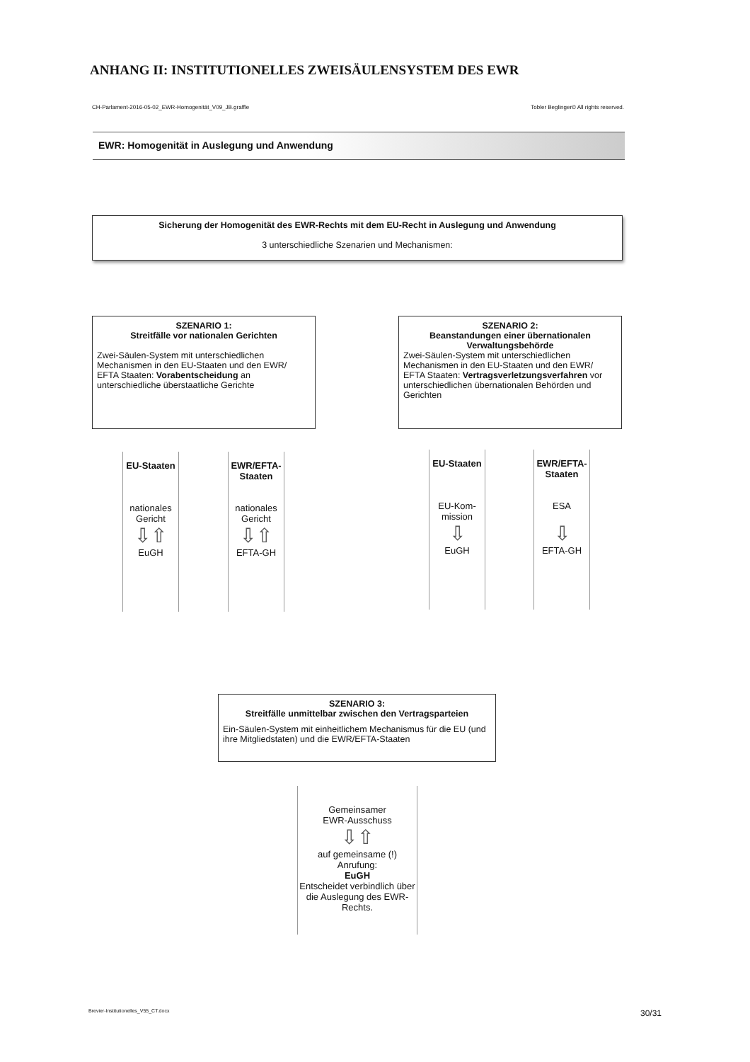ANHANG II: INSTITUTIONELLES ZWEISÄULENSYSTEM DES EWR
CH-Parlament-2016-05-02_EWR-Homogenität_V09_JB.graffle Tobler Beglinger© All rights reserved.
EWR: Homogenität in Auslegung und Anwendung
Sicherung der Homogenität des EWR-Rechts mit dem EU-Recht in Auslegung und Anwendung
3 unterschiedliche Szenarien und Mechanismen:
SZENARIO 1:
Streitfälle vor nationalen Gerichten
Zwei-Säulen-System mit unterschiedlichen Mechanismen in den EU-Staaten und den EWR/ EFTA Staaten: Vorabentscheidung an unterschiedliche überstaatliche Gerichte
SZENARIO 2:
Beanstandungen einer übernationalen Verwaltungsbehörde
Zwei-Säulen-System mit unterschiedlichen Mechanismen in den EU-Staaten und den EWR/ EFTA Staaten: Vertragsverletzungsverfahren vor unterschiedlichen übernationalen Behörden und Gerichten
EU-Staaten
nationales
Gericht
⇩⇧
EuGH
EWR/EFTA-
Staaten
nationales
Gericht
⇩⇧
EFTA-GH
EU-Staaten
EU-Kom-
mission
⇩
EuGH
EWR/EFTA-
Staaten
ESA
⇩
EFTA-GH
SZENARIO 3:
Streitfälle unmittelbar zwischen den Vertragsparteien
Ein-Säulen-System mit einheitlichem Mechanismus für die EU (und ihre Mitgliedstaten) und die EWR/EFTA-Staaten
Gemeinsamer
EWR-Ausschuss
⇩⇧
auf gemeinsame (!)
Anrufung:
EuGH
Entscheidet verbindlich über die Auslegung des EWR-Rechts.
Brevier-Institutionelles_V55_CT.docx 30/31